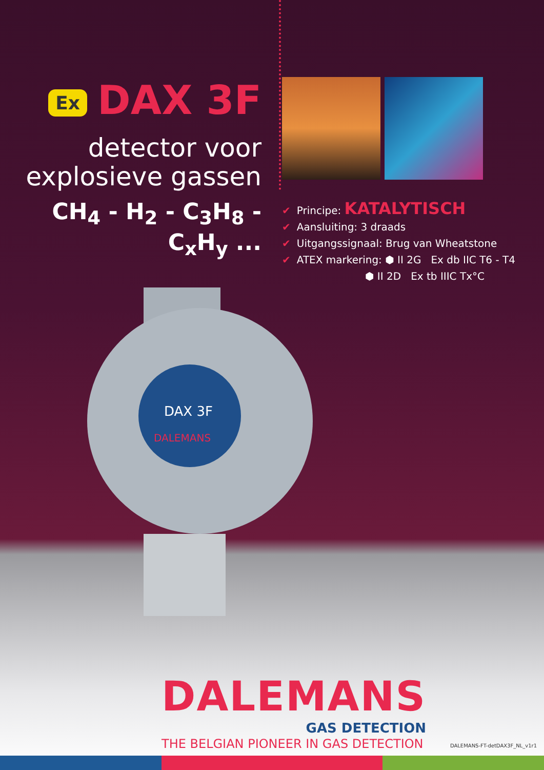Ex DAX 3F
detector voor
explosieve gassen
CH<sub>4</sub> - H<sub>2</sub> - C<sub>3</sub>H<sub>8</sub> - C<sub>x</sub>H<sub>y</sub> ...
✔ Principe: KATALYTISCH
✔ Aansluiting: 3 draads
✔ Uitgangssignaal: Brug van Wheatstone
✔ ATEX markering: ⬢ II 2G Ex db IIC T6 - T4
⬢ II 2D Ex tb IIIC Tx°C
DAX 3F
DALEMANS
DALEMANS
GAS DETECTION
THE BELGIAN PIONEER IN GAS DETECTION
DALEMANS-FT-detDAX3F_NL_v1r1